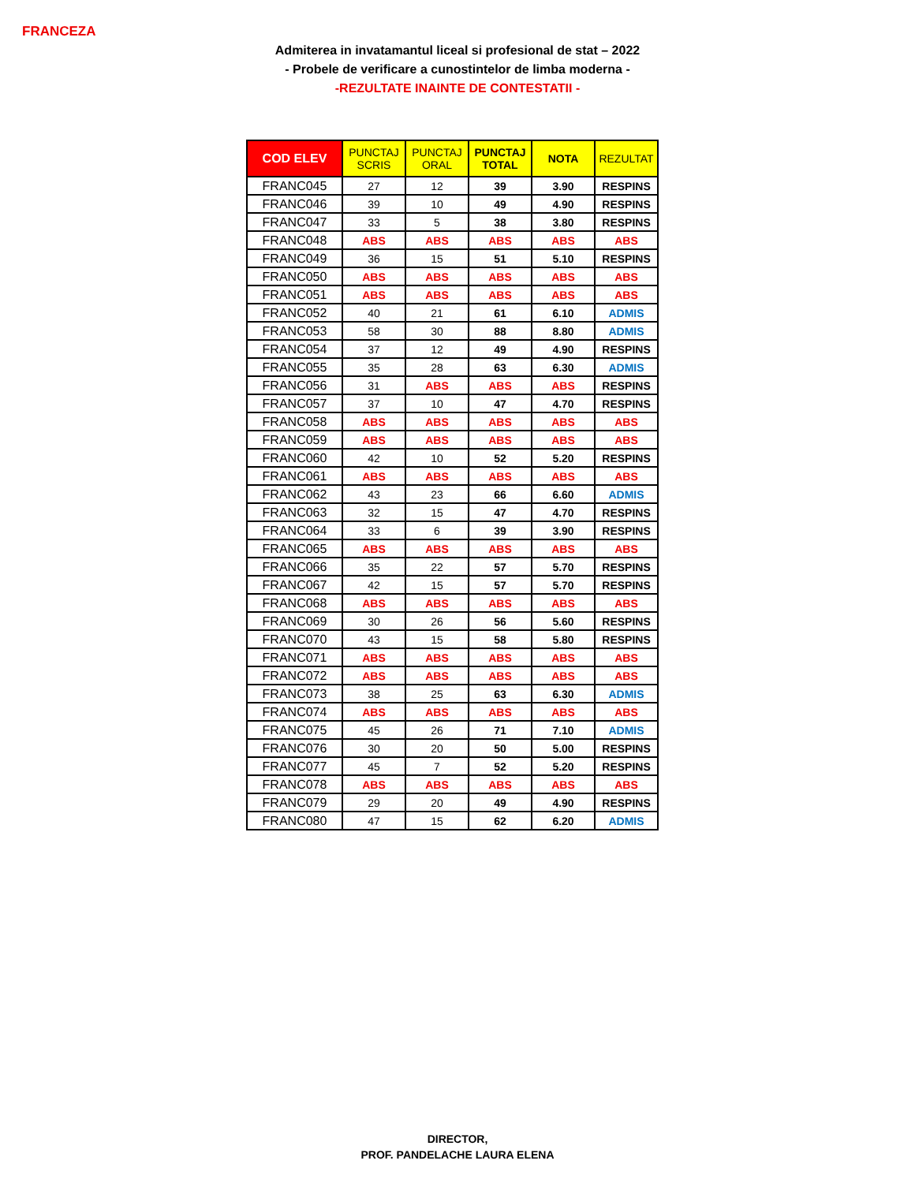FRANCEZA
Admiterea in invatamantul liceal si profesional de stat – 2022
- Probele de verificare a cunostintelor de limba moderna -
-REZULTATE INAINTE DE CONTESTATII -
| COD ELEV | PUNCTAJ SCRIS | PUNCTAJ ORAL | PUNCTAJ TOTAL | NOTA | REZULTAT |
| --- | --- | --- | --- | --- | --- |
| FRANC045 | 27 | 12 | 39 | 3.90 | RESPINS |
| FRANC046 | 39 | 10 | 49 | 4.90 | RESPINS |
| FRANC047 | 33 | 5 | 38 | 3.80 | RESPINS |
| FRANC048 | ABS | ABS | ABS | ABS | ABS |
| FRANC049 | 36 | 15 | 51 | 5.10 | RESPINS |
| FRANC050 | ABS | ABS | ABS | ABS | ABS |
| FRANC051 | ABS | ABS | ABS | ABS | ABS |
| FRANC052 | 40 | 21 | 61 | 6.10 | ADMIS |
| FRANC053 | 58 | 30 | 88 | 8.80 | ADMIS |
| FRANC054 | 37 | 12 | 49 | 4.90 | RESPINS |
| FRANC055 | 35 | 28 | 63 | 6.30 | ADMIS |
| FRANC056 | 31 | ABS | ABS | ABS | RESPINS |
| FRANC057 | 37 | 10 | 47 | 4.70 | RESPINS |
| FRANC058 | ABS | ABS | ABS | ABS | ABS |
| FRANC059 | ABS | ABS | ABS | ABS | ABS |
| FRANC060 | 42 | 10 | 52 | 5.20 | RESPINS |
| FRANC061 | ABS | ABS | ABS | ABS | ABS |
| FRANC062 | 43 | 23 | 66 | 6.60 | ADMIS |
| FRANC063 | 32 | 15 | 47 | 4.70 | RESPINS |
| FRANC064 | 33 | 6 | 39 | 3.90 | RESPINS |
| FRANC065 | ABS | ABS | ABS | ABS | ABS |
| FRANC066 | 35 | 22 | 57 | 5.70 | RESPINS |
| FRANC067 | 42 | 15 | 57 | 5.70 | RESPINS |
| FRANC068 | ABS | ABS | ABS | ABS | ABS |
| FRANC069 | 30 | 26 | 56 | 5.60 | RESPINS |
| FRANC070 | 43 | 15 | 58 | 5.80 | RESPINS |
| FRANC071 | ABS | ABS | ABS | ABS | ABS |
| FRANC072 | ABS | ABS | ABS | ABS | ABS |
| FRANC073 | 38 | 25 | 63 | 6.30 | ADMIS |
| FRANC074 | ABS | ABS | ABS | ABS | ABS |
| FRANC075 | 45 | 26 | 71 | 7.10 | ADMIS |
| FRANC076 | 30 | 20 | 50 | 5.00 | RESPINS |
| FRANC077 | 45 | 7 | 52 | 5.20 | RESPINS |
| FRANC078 | ABS | ABS | ABS | ABS | ABS |
| FRANC079 | 29 | 20 | 49 | 4.90 | RESPINS |
| FRANC080 | 47 | 15 | 62 | 6.20 | ADMIS |
DIRECTOR,
PROF. PANDELACHE LAURA ELENA